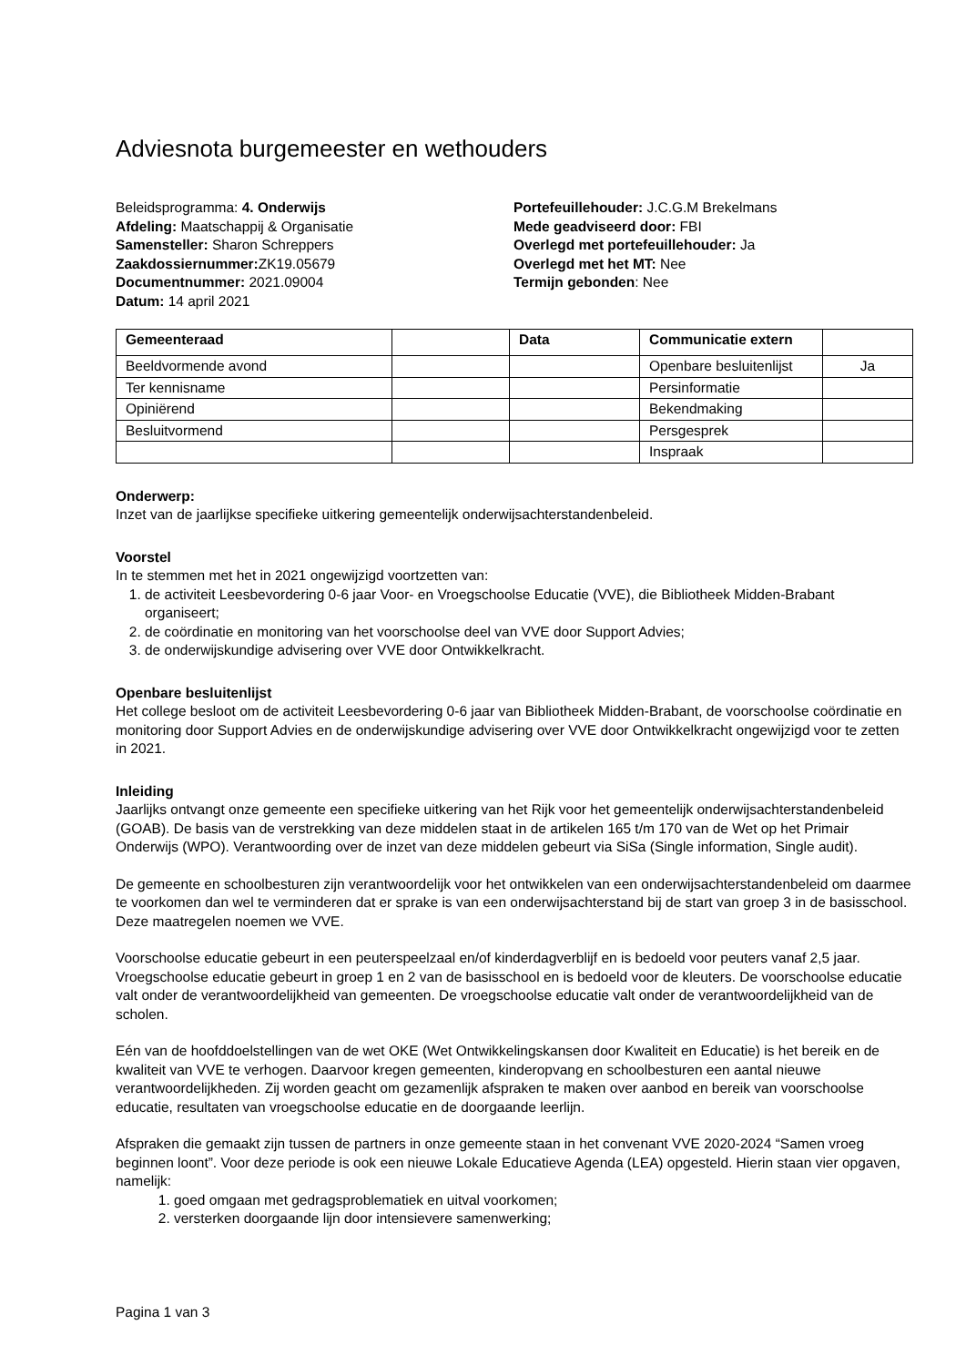Adviesnota burgemeester en wethouders
Beleidsprogramma: 4. Onderwijs
Afdeling: Maatschappij & Organisatie
Samensteller: Sharon Schreppers
Zaakdossiernummer: ZK19.05679
Documentnummer: 2021.09004
Datum: 14 april 2021
Portefeuillehouder: J.C.G.M Brekelmans
Mede geadviseerd door: FBI
Overlegd met portefeuillehouder: Ja
Overlegd met het MT: Nee
Termijn gebonden: Nee
| Gemeenteraad | | Data | Communicatie extern | |
| --- | --- | --- | --- | --- |
| Beeldvormende avond | | | Openbare besluitenlijst | Ja |
| Ter kennisname | | | Persinformatie | |
| Opiniërend | | | Bekendmaking | |
| Besluitvormend | | | Persgesprek | |
| | | | Inspraak | |
Onderwerp:
Inzet van de jaarlijkse specifieke uitkering gemeentelijk onderwijsachterstandenbeleid.
Voorstel
In te stemmen met het in 2021 ongewijzigd voortzetten van:
1. de activiteit Leesbevordering 0-6 jaar Voor- en Vroegschoolse Educatie (VVE), die Bibliotheek Midden-Brabant organiseert;
2. de coördinatie en monitoring van het voorschoolse deel van VVE door Support Advies;
3. de onderwijskundige advisering over VVE door Ontwikkelkracht.
Openbare besluitenlijst
Het college besloot om de activiteit Leesbevordering 0-6 jaar van Bibliotheek Midden-Brabant, de voorschoolse coördinatie en monitoring door Support Advies en de onderwijskundige advisering over VVE door Ontwikkelkracht ongewijzigd voor te zetten in 2021.
Inleiding
Jaarlijks ontvangt onze gemeente een specifieke uitkering van het Rijk voor het gemeentelijk onderwijsachterstandenbeleid (GOAB). De basis van de verstrekking van deze middelen staat in de artikelen 165 t/m 170 van de Wet op het Primair Onderwijs (WPO). Verantwoording over de inzet van deze middelen gebeurt via SiSa (Single information, Single audit).
De gemeente en schoolbesturen zijn verantwoordelijk voor het ontwikkelen van een onderwijsachterstandenbeleid om daarmee te voorkomen dan wel te verminderen dat er sprake is van een onderwijsachterstand bij de start van groep 3 in de basisschool. Deze maatregelen noemen we VVE.
Voorschoolse educatie gebeurt in een peuterspeelzaal en/of kinderdagverblijf en is bedoeld voor peuters vanaf 2,5 jaar. Vroegschoolse educatie gebeurt in groep 1 en 2 van de basisschool en is bedoeld voor de kleuters. De voorschoolse educatie valt onder de verantwoordelijkheid van gemeenten. De vroegschoolse educatie valt onder de verantwoordelijkheid van de scholen.
Eén van de hoofddoelstellingen van de wet OKE (Wet Ontwikkelingskansen door Kwaliteit en Educatie) is het bereik en de kwaliteit van VVE te verhogen. Daarvoor kregen gemeenten, kinderopvang en schoolbesturen een aantal nieuwe verantwoordelijkheden. Zij worden geacht om gezamenlijk afspraken te maken over aanbod en bereik van voorschoolse educatie, resultaten van vroegschoolse educatie en de doorgaande leerlijn.
Afspraken die gemaakt zijn tussen de partners in onze gemeente staan in het convenant VVE 2020-2024 “Samen vroeg beginnen loont”. Voor deze periode is ook een nieuwe Lokale Educatieve Agenda (LEA) opgesteld. Hierin staan vier opgaven, namelijk:
1. goed omgaan met gedragsproblematiek en uitval voorkomen;
2. versterken doorgaande lijn door intensievere samenwerking;
Pagina 1 van 3